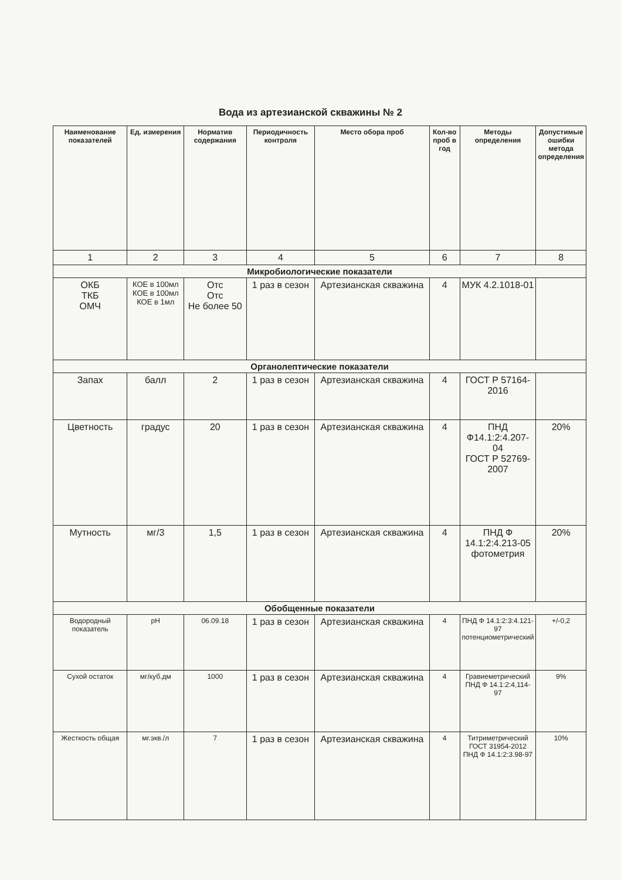Вода из артезианской скважины № 2
| Наименование показателей | Ед. измерения | Норматив содержания | Периодичность контроля | Место обора проб | Кол-во проб в год | Методы определения | Допустимые ошибки метода определения |
| --- | --- | --- | --- | --- | --- | --- | --- |
| 1 | 2 | 3 | 4 | 5 | 6 | 7 | 8 |
| Микробиологические показатели | | | | | | | |
| ОКБ ТКБ ОМЧ | КОЕ в 100мл КОЕ в 100мл КОЕ в 1мл | Отс Отс Не более 50 | 1 раз в сезон | Артезианская скважина | 4 | МУК 4.2.1018-01 | |
| Органолептические показатели | | | | | | | |
| Запах | балл | 2 | 1 раз в сезон | Артезианская скважина | 4 | ГОСТ Р 57164-2016 | |
| Цветность | градус | 20 | 1 раз в сезон | Артезианская скважина | 4 | ПНД Ф14.1:2:4.207-04 ГОСТ Р 52769-2007 | 20% |
| Мутность | мг/3 | 1,5 | 1 раз в сезон | Артезианская скважина | 4 | ПНД Ф 14.1:2:4.213-05 фотометрия | 20% |
| Обобщенные показатели | | | | | | | |
| Водородный показатель | pH | 06.09.18 | 1 раз в сезон | Артезианская скважина | 4 | ПНД Ф 14.1:2:3:4.121-97 потенциометрический | +/-0,2 |
| Сухой остаток | мг/куб.дм | 1000 | 1 раз в сезон | Артезианская скважина | 4 | Гравиеметрический ПНД Ф 14.1:2:4,114-97 | 9% |
| Жесткость общая | мг.экв./л | 7 | 1 раз в сезон | Артезианская скважина | 4 | Титриметрический ГОСТ 31954-2012 ПНД Ф 14.1:2:3.98-97 | 10% |